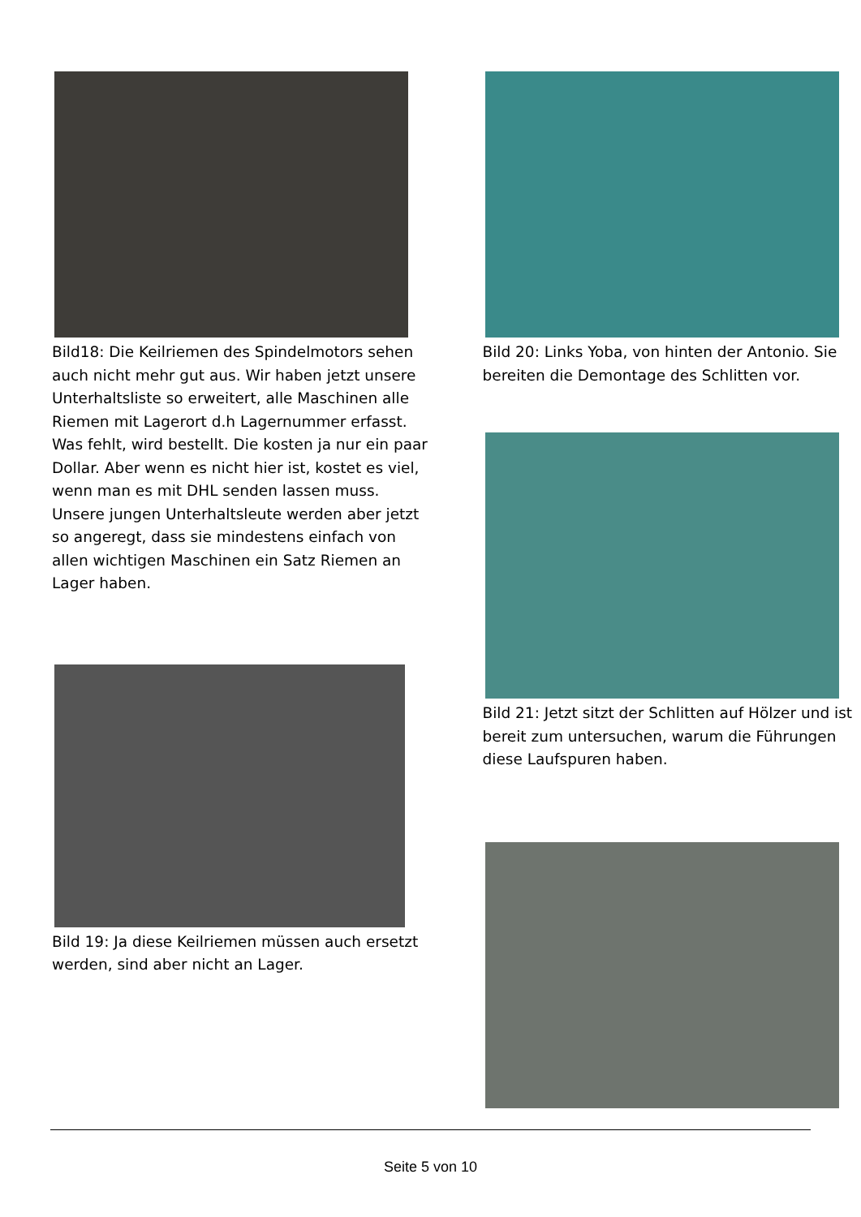Bild18: Die Keilriemen des Spindelmotors sehen auch nicht mehr gut aus. Wir haben jetzt unsere Unterhaltsliste so erweitert, alle Maschinen alle Riemen mit Lagerort d.h Lagernummer erfasst. Was fehlt, wird bestellt. Die kosten ja nur ein paar Dollar. Aber wenn es nicht hier ist, kostet es viel, wenn man es mit DHL senden lassen muss. Unsere jungen Unterhaltsleute werden aber jetzt so angeregt, dass sie mindestens einfach von allen wichtigen Maschinen ein Satz Riemen an Lager haben.
Bild 19: Ja diese Keilriemen müssen auch ersetzt werden, sind aber nicht an Lager.
Bild 20: Links Yoba, von hinten der Antonio. Sie bereiten die Demontage des Schlitten vor.
Bild 21: Jetzt sitzt der Schlitten auf Hölzer und ist bereit zum untersuchen, warum die Führungen diese Laufspuren haben.
Seite 5 von 10